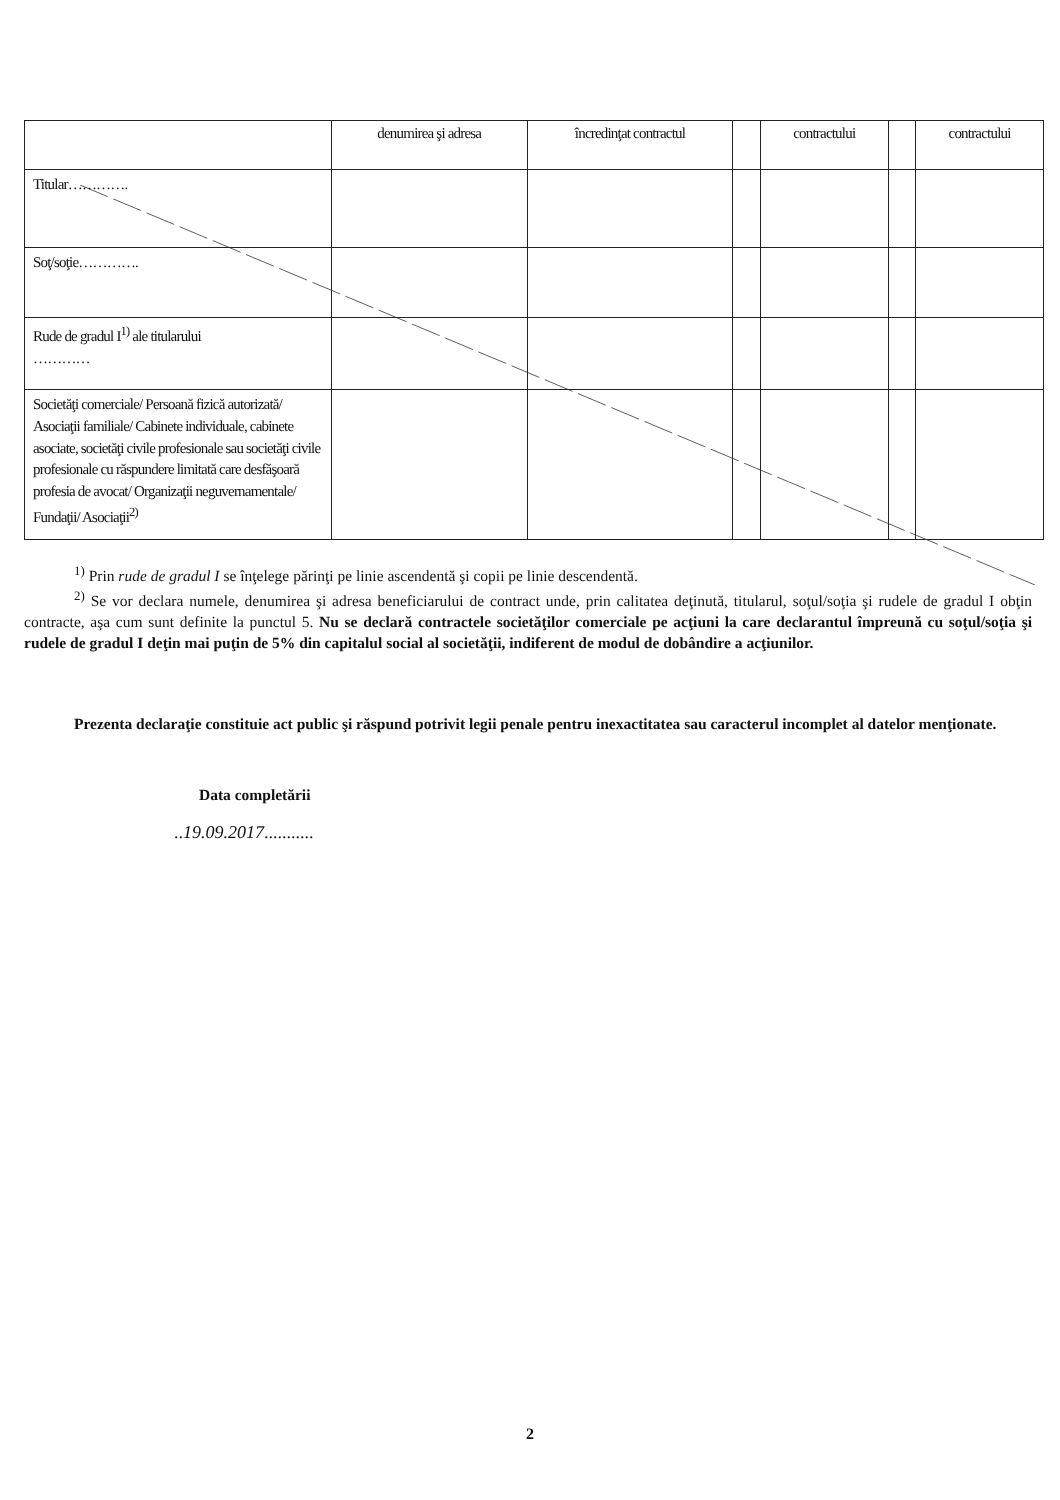| | denumirea şi adresa | încredinţat contractul | | contractului | | contractului |
| --- | --- | --- | --- | --- | --- | --- |
| Titular…………. | | | | | | |
| Soţ/soţie…………. | | | | | | |
| Rude de gradul I<sup>1)</sup> ale titularului ………… | | | | | | |
| Societăţi comerciale/ Persoană fizică autorizată/ Asociaţii familiale/ Cabinete individuale, cabinete asociate, societăţi civile profesionale sau societăţi civile profesionale cu răspundere limitată care desfăşoară profesia de avocat/ Organizaţii neguvernamentale/ Fundaţii/ Asociaţii<sup>2)</sup> | | | | | | |
<sup>1)</sup> Prin rude de gradul I se înţelege părinţi pe linie ascendentă şi copii pe linie descendentă.
<sup>2)</sup> Se vor declara numele, denumirea şi adresa beneficiarului de contract unde, prin calitatea deţinută, titularul, soţul/soţia şi rudele de gradul I obţin contracte, aşa cum sunt definite la punctul 5. Nu se declară contractele societăţilor comerciale pe acţiuni la care declarantul împreună cu soţul/soţia şi rudele de gradul I deţin mai puţin de 5% din capitalul social al societăţii, indiferent de modul de dobândire a acţiunilor.
Prezenta declaraţie constituie act public şi răspund potrivit legii penale pentru inexactitatea sau caracterul incomplet al datelor menţionate.
Data completării
..19.09.2017...........
2